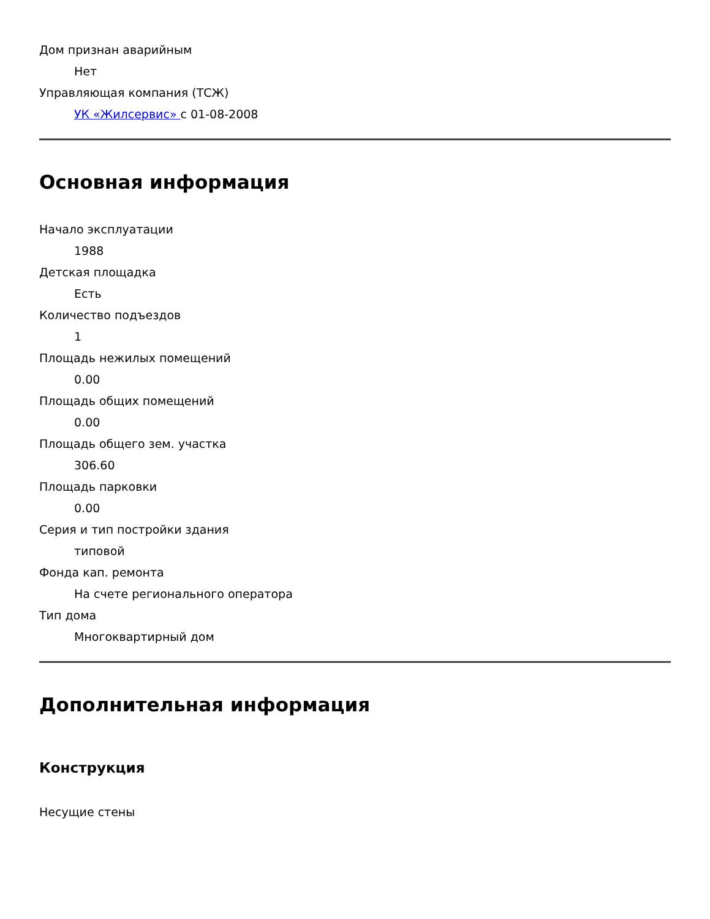Дом признан аварийным
Нет
Управляющая компания (ТСЖ)
УК «Жилсервис» с 01-08-2008
Основная информация
Начало эксплуатации
1988
Детская площадка
Есть
Количество подъездов
1
Площадь нежилых помещений
0.00
Площадь общих помещений
0.00
Площадь общего зем. участка
306.60
Площадь парковки
0.00
Серия и тип постройки здания
типовой
Фонда кап. ремонта
На счете регионального оператора
Тип дома
Многоквартирный дом
Дополнительная информация
Конструкция
Несущие стены